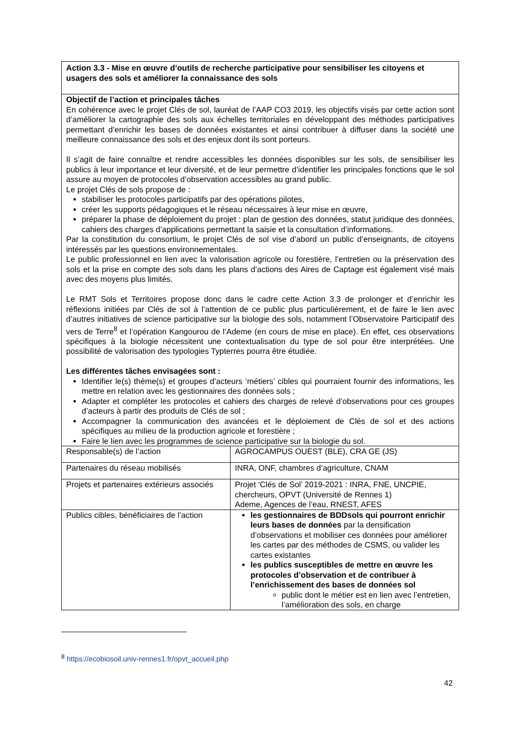| Action 3.3 - Mise en œuvre d’outils de recherche participative pour sensibiliser les citoyens et usagers des sols et améliorer la connaissance des sols | |
| Objectif de l’action et principales tâches En cohérence avec le projet Clés de sol, lauréat de l’AAP CO3 2019, les objectifs visés par cette action sont d’améliorer la cartographie des sols aux échelles territoriales en développant des méthodes participatives permettant d’enrichir les bases de données existantes et ainsi contribuer à diffuser dans la société une meilleure connaissance des sols et des enjeux dont ils sont porteurs. Il s’agit de faire connaître et rendre accessibles les données disponibles sur les sols, de sensibiliser les publics à leur importance et leur diversité, et de leur permettre d’identifier les principales fonctions que le sol assure au moyen de protocoles d’observation accessibles au grand public. Le projet Clés de sols propose de : stabiliser les protocoles participatifs par des opérations pilotes, créer les supports pédagogiques et le réseau nécessaires à leur mise en œuvre, préparer la phase de déploiement du projet : plan de gestion des données, statut juridique des données, cahiers des charges d’applications permettant la saisie et la consultation d’informations. Par la constitution du consortium, le projet Clés de sol vise d’abord un public d’enseignants, de citoyens intéressés par les questions environnementales. Le public professionnel en lien avec la valorisation agricole ou forestière, l’entretien ou la préservation des sols et la prise en compte des sols dans les plans d’actions des Aires de Captage est également visé mais avec des moyens plus limités. Le RMT Sols et Territoires propose donc dans le cadre cette Action 3.3 de prolonger et d’enrichir les réflexions initiées par Clés de sol à l’attention de ce public plus particulièrement, et de faire le lien avec d’autres initiatives de science participative sur la biologie des sols, notamment l’Observatoire Participatif des vers de Terre<sup>8</sup> et l’opération Kangourou de l’Ademe (en cours de mise en place). En effet, ces observations spécifiques à la biologie nécessitent une contextualisation du type de sol pour être interprétées. Une possibilité de valorisation des typologies Typterres pourra être étudiée. Les différentes tâches envisagées sont : Identifier le(s) thème(s) et groupes d’acteurs ‘métiers’ cibles qui pourraient fournir des informations, les mettre en relation avec les gestionnaires des données sols ; Adapter et compléter les protocoles et cahiers des charges de relevé d’observations pour ces groupes d’acteurs à partir des produits de Clés de sol ; Accompagner la communication des avancées et le déploiement de Clés de sol et des actions spécifiques au milieu de la production agricole et forestière ; Faire le lien avec les programmes de science participative sur la biologie du sol. | |
| Responsable(s) de l’action | AGROCAMPUS OUEST (BLE), CRA GE (JS) |
| Partenaires du réseau mobilisés | INRA, ONF, chambres d’agriculture, CNAM |
| Projets et partenaires extérieurs associés | Projet ‘Clés de Sol’ 2019-2021 : INRA, FNE, UNCPIE, chercheurs, OPVT (Université de Rennes 1) Ademe, Agences de l’eau, RNEST, AFES |
| Publics cibles, bénéficiaires de l’action | les gestionnaires de BDDsols qui pourront enrichir leurs bases de données par la densification d’observations et mobiliser ces données pour améliorer les cartes par des méthodes de CSMS, ou valider les cartes existantes les publics susceptibles de mettre en œuvre les protocoles d’observation et de contribuer à l’enrichissement des bases de données sol public dont le métier est en lien avec l’entretien, l’amélioration des sols, en charge |
<sup>8</sup> https://ecobiosoil.univ-rennes1.fr/opvt_accueil.php
42